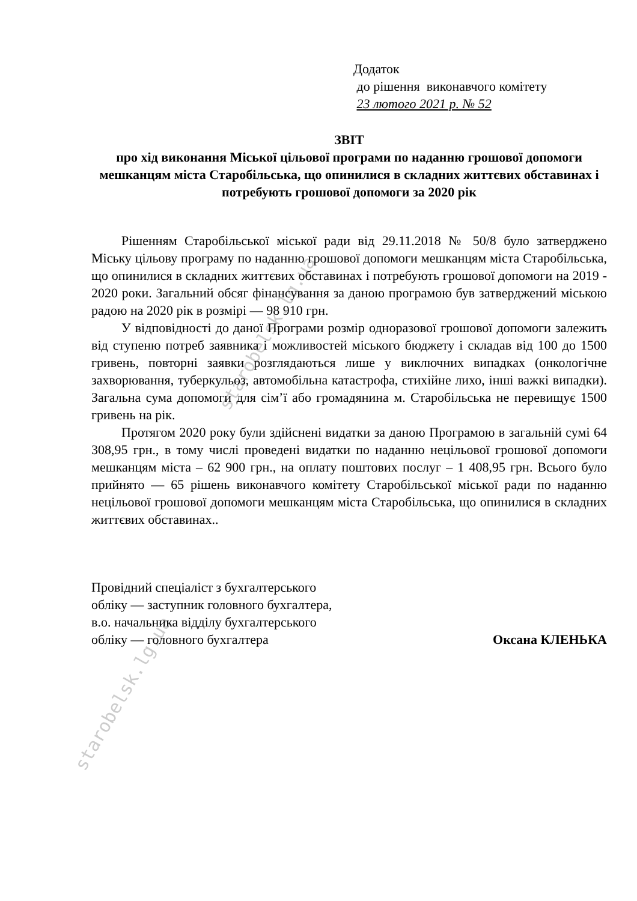starobelsk.lg.ua
starobelsk.lg.ua
Додаток
до рішення виконавчого комітету
23 лютого 2021 р. № 52
ЗВІТ
про хід виконання Міської цільової програми по наданню грошової допомоги мешканцям міста Старобільська, що опинилися в складних життєвих обставинах і потребують грошової допомоги за 2020 рік
Рішенням Старобільської міської ради від 29.11.2018 № 50/8 було затверджено Міську цільову програму по наданню грошової допомоги мешканцям міста Старобільська, що опинилися в складних життєвих обставинах і потребують грошової допомоги на 2019 - 2020 роки. Загальний обсяг фінансування за даною програмою був затверджений міською радою на 2020 рік в розмірі — 98 910 грн.
У відповідності до даної Програми розмір одноразової грошової допомоги залежить від ступеню потреб заявника і можливостей міського бюджету і складав від 100 до 1500 гривень, повторні заявки розглядаються лише у виключних випадках (онкологічне захворювання, туберкульоз, автомобільна катастрофа, стихійне лихо, інші важкі випадки). Загальна сума допомоги для сім’ї або громадянина м. Старобільська не перевищує 1500 гривень на рік.
Протягом 2020 року були здійснені видатки за даною Програмою в загальній сумі 64 308,95 грн., в тому числі проведені видатки по наданню нецільової грошової допомоги мешканцям міста – 62 900 грн., на оплату поштових послуг – 1 408,95 грн. Всього було прийнято — 65 рішень виконавчого комітету Старобільської міської ради по наданню нецільової грошової допомоги мешканцям міста Старобільська, що опинилися в складних життєвих обставинах..
Провідний спеціаліст з бухгалтерського
обліку — заступник головного бухгалтера,
в.о. начальника відділу бухгалтерського
обліку — головного бухгалтера
Оксана КЛЕНЬКА